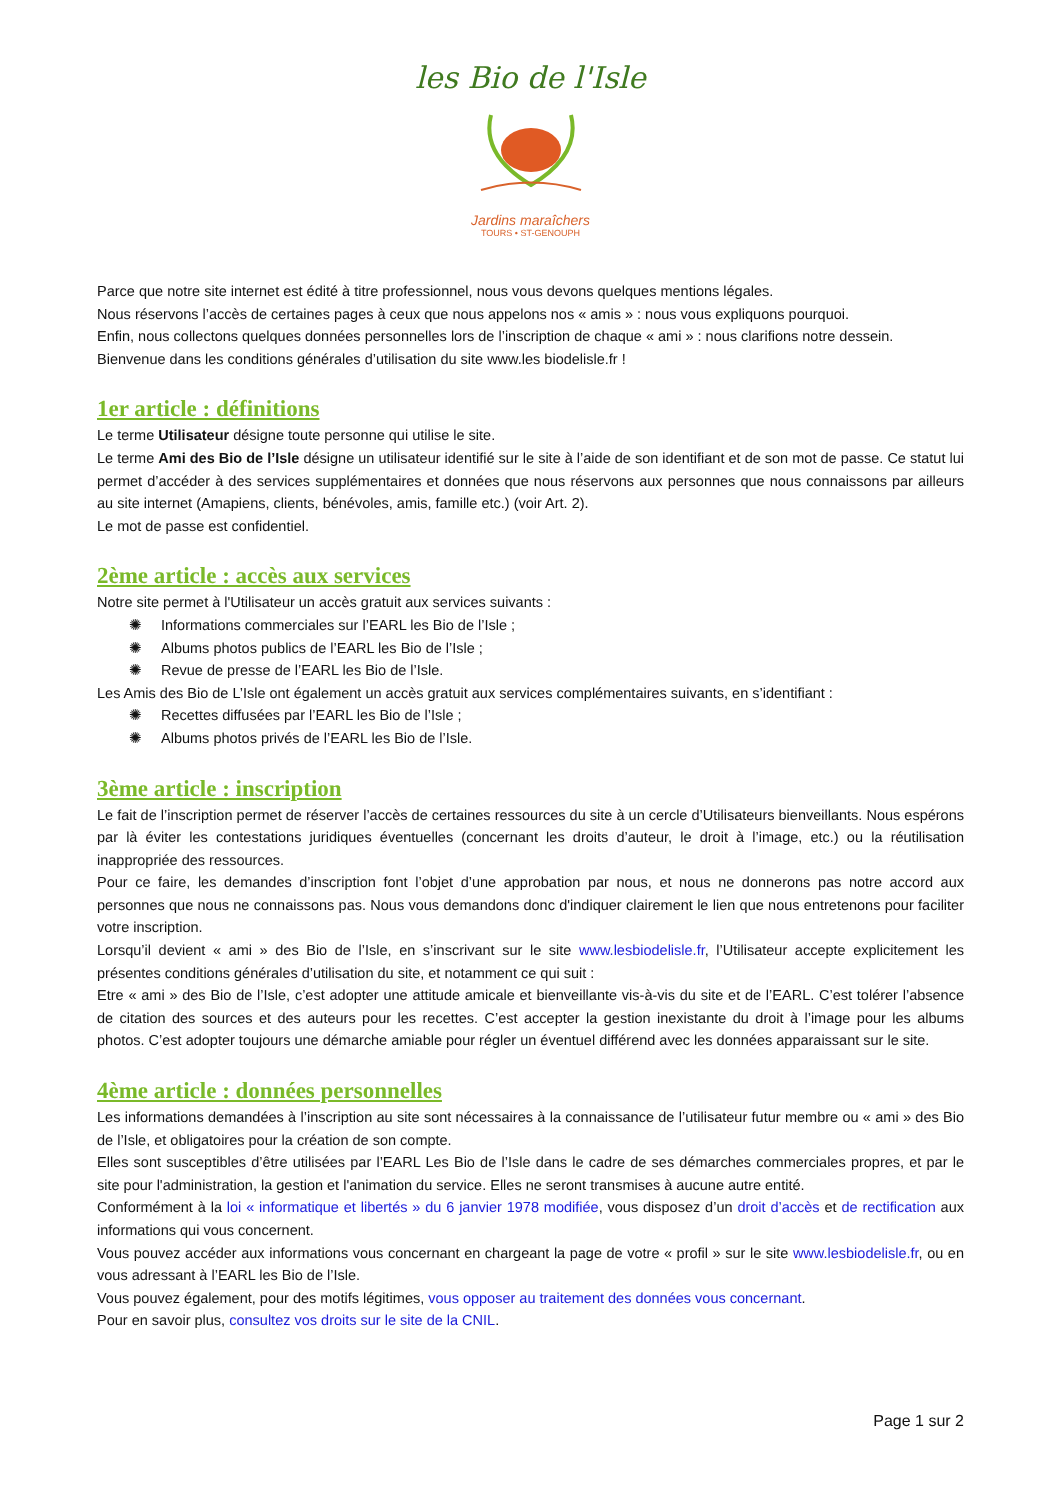les Bio de l'Isle
Jardins maraîchers
TOURS • ST-GENOUPH
Parce que notre site internet est édité à titre professionnel, nous vous devons quelques mentions légales.
Nous réservons l’accès de certaines pages à ceux que nous appelons nos « amis » : nous vous expliquons pourquoi.
Enfin, nous collectons quelques données personnelles lors de l’inscription de chaque « ami » : nous clarifions notre dessein.
Bienvenue dans les conditions générales d’utilisation du site www.les biodelisle.fr !
1er article : définitions
Le terme Utilisateur désigne toute personne qui utilise le site.
Le terme Ami des Bio de l’Isle désigne un utilisateur identifié sur le site à l’aide de son identifiant et de son mot de passe. Ce statut lui permet d’accéder à des services supplémentaires et données que nous réservons aux personnes que nous connaissons par ailleurs au site internet (Amapiens, clients, bénévoles, amis, famille etc.) (voir Art. 2).
Le mot de passe est confidentiel.
2ème article : accès aux services
Notre site permet à l'Utilisateur un accès gratuit aux services suivants :
✺ Informations commerciales sur l’EARL les Bio de l’Isle ;
✺ Albums photos publics de l’EARL les Bio de l’Isle ;
✺ Revue de presse de l’EARL les Bio de l’Isle.
Les Amis des Bio de L’Isle ont également un accès gratuit aux services complémentaires suivants, en s’identifiant :
✺ Recettes diffusées par l’EARL les Bio de l’Isle ;
✺ Albums photos privés de l’EARL les Bio de l’Isle.
3ème article : inscription
Le fait de l’inscription permet de réserver l’accès de certaines ressources du site à un cercle d’Utilisateurs bienveillants. Nous espérons par là éviter les contestations juridiques éventuelles (concernant les droits d’auteur, le droit à l’image, etc.) ou la réutilisation inappropriée des ressources.
Pour ce faire, les demandes d’inscription font l’objet d’une approbation par nous, et nous ne donnerons pas notre accord aux personnes que nous ne connaissons pas. Nous vous demandons donc d'indiquer clairement le lien que nous entretenons pour faciliter votre inscription.
Lorsqu’il devient « ami » des Bio de l’Isle, en s’inscrivant sur le site www.lesbiodelisle.fr, l’Utilisateur accepte explicitement les présentes conditions générales d’utilisation du site, et notamment ce qui suit :
Etre « ami » des Bio de l’Isle, c’est adopter une attitude amicale et bienveillante vis-à-vis du site et de l’EARL. C’est tolérer l’absence de citation des sources et des auteurs pour les recettes. C’est accepter la gestion inexistante du droit à l’image pour les albums photos. C’est adopter toujours une démarche amiable pour régler un éventuel différend avec les données apparaissant sur le site.
4ème article : données personnelles
Les informations demandées à l’inscription au site sont nécessaires à la connaissance de l’utilisateur futur membre ou « ami » des Bio de l’Isle, et obligatoires pour la création de son compte.
Elles sont susceptibles d’être utilisées par l’EARL Les Bio de l’Isle dans le cadre de ses démarches commerciales propres, et par le site pour l'administration, la gestion et l'animation du service. Elles ne seront transmises à aucune autre entité.
Conformément à la loi « informatique et libertés » du 6 janvier 1978 modifiée, vous disposez d’un droit d’accès et de rectification aux informations qui vous concernent.
Vous pouvez accéder aux informations vous concernant en chargeant la page de votre « profil » sur le site www.lesbiodelisle.fr, ou en vous adressant à l’EARL les Bio de l’Isle.
Vous pouvez également, pour des motifs légitimes, vous opposer au traitement des données vous concernant.
Pour en savoir plus, consultez vos droits sur le site de la CNIL.
Page 1 sur 2